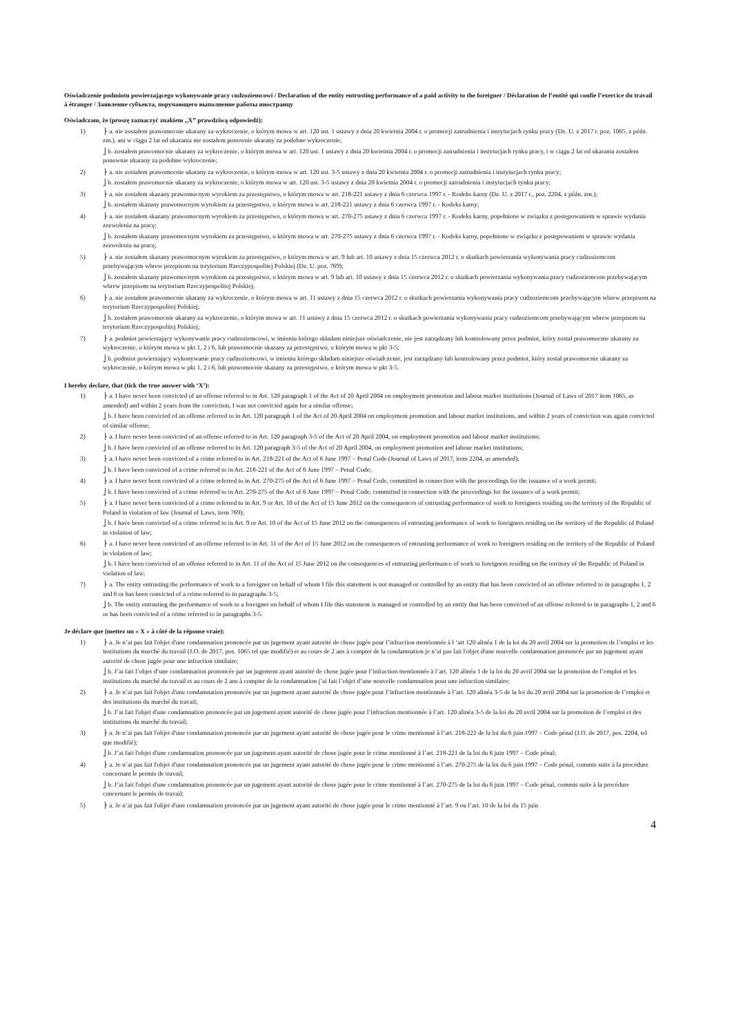Oświadczenie podmiotu powierzającego wykonywanie pracy cudzoziemcowi / Declaration of the entity entrusting performance of a paid activity to the foreigner / Déclaration de l’entité qui confie l’exercice du travail à étranger / Заявление субъекта, поручающего выполнение работы иностранцу
Oświadczam, że (proszę zaznaczyć znakiem „X” prawdziwą odpowiedź):
1) ⎬ a. nie zostałem prawomocnie ukarany za wykroczenie, o którym mowa w art. 120 ust. 1 ustawy z dnia 20 kwietnia 2004 r. o promocji zatrudnienia i instytucjach rynku pracy (Dz. U. z 2017 r. poz. 1065, z późn. zm.), ani w ciągu 2 lat od ukarania nie zostałem ponownie ukarany za podobne wykroczenie;
⎦ b. zostałem prawomocnie ukarany za wykroczenie, o którym mowa w art. 120 ust. 1 ustawy z dnia 20 kwietnia 2004 r. o promocji zatrudnienia i instytucjach rynku pracy, i w ciągu 2 lat od ukarania zostałem ponownie ukarany za podobne wykroczenie;
2) ⎬ a. nie zostałem prawomocnie ukarany za wykroczenie, o którym mowa w art. 120 ust. 3-5 ustawy z dnia 20 kwietnia 2004 r. o promocji zatrudnienia i instytucjach rynku pracy;
⎦ b. zostałem prawomocnie ukarany za wykroczenie, o którym mowa w art. 120 ust. 3-5 ustawy z dnia 20 kwietnia 2004 r. o promocji zatrudnienia i instytucjach rynku pracy;
3) ⎬ a. nie zostałem skazany prawomocnym wyrokiem za przestępstwo, o którym mowa w art. 218-221 ustawy z dnia 6 czerwca 1997 r. - Kodeks karny (Dz. U. z 2017 r., poz. 2204, z późn. zm.);
⎦ b. zostałem skazany prawomocnym wyrokiem za przestępstwo, o którym mowa w art. 218-221 ustawy z dnia 6 czerwca 1997 r. - Kodeks karny;
4) ⎬ a. nie zostałem skazany prawomocnym wyrokiem za przestępstwo, o którym mowa w art. 270-275 ustawy z dnia 6 czerwca 1997 r. - Kodeks karny, popełnione w związku z postępowaniem w sprawie wydania zezwolenia na pracę;
⎦ b. zostałem skazany prawomocnym wyrokiem za przestępstwo, o którym mowa w art. 270-275 ustawy z dnia 6 czerwca 1997 r. - Kodeks karny, popełnione w związku z postępowaniem w sprawie wydania zezwolenia na pracę;
5) ⎬ a. nie zostałem skazany prawomocnym wyrokiem za przestępstwo, o którym mowa w art. 9 lub art. 10 ustawy z dnia 15 czerwca 2012 r. o skutkach powierzania wykonywania pracy cudzoziemcom przebywającym wbrew przepisom na terytorium Rzeczypospolitej Polskiej (Dz. U. poz. 769);
⎦ b. zostałem skazany prawomocnym wyrokiem za przestępstwo, o którym mowa w art. 9 lub art. 10 ustawy z dnia 15 czerwca 2012 r. o skutkach powierzania wykonywania pracy cudzoziemcom przebywającym wbrew przepisom na terytorium Rzeczypospolitej Polskiej;
6) ⎬ a. nie zostałem prawomocnie ukarany za wykroczenie, o którym mowa w art. 11 ustawy z dnia 15 czerwca 2012 r. o skutkach powierzania wykonywania pracy cudzoziemcom przebywającym wbrew przepisom na terytorium Rzeczypospolitej Polskiej;
⎦ b. zostałem prawomocnie ukarany za wykroczenie, o którym mowa w art. 11 ustawy z dnia 15 czerwca 2012 r. o skutkach powierzania wykonywania pracy cudzoziemcom przebywającym wbrew przepisom na terytorium Rzeczypospolitej Polskiej;
7) ⎬ a. podmiot powierzający wykonywanie pracy cudzoziemcowi, w imieniu którego składam niniejsze oświadczenie, nie jest zarządzany lub kontrolowany przez podmiot, który został prawomocnie ukarany za wykroczenie, o którym mowa w pkt 1, 2 i 6, lub prawomocnie skazany za przestępstwo, o którym mowa w pkt 3-5;
⎦ b. podmiot powierzający wykonywanie pracy cudzoziemcowi, w imieniu którego składam niniejsze oświadczenie, jest zarządzany lub kontrolowany przez podmiot, który został prawomocnie ukarany za wykroczenie, o którym mowa w pkt 1, 2 i 6, lub prawomocnie skazany za przestępstwo, o którym mowa w pkt 3-5.
I hereby declare, that (tick the true answer with ‘X’):
1) ⎬ a. I have never been convicted of an offense referred to in Art. 120 paragraph 1 of the Act of 20 April 2004 on employment promotion and labour market institutions (Journal of Laws of 2017 item 1065, as amended) and within 2 years from the conviction, I was not convicted again for a similar offense;
⎦ b. I have been convicted of an offense referred to in Art. 120 paragraph 1 of the Act of 20 April 2004 on employment promotion and labour market institutions, and within 2 years of conviction was again convicted of similar offense;
2) ⎬ a. I have never been convicted of an offense referred to in Art. 120 paragraph 3-5 of the Act of 20 April 2004, on employment promotion and labour market institutions;
⎦ b. I have been convicted of an offense referred to in Art. 120 paragraph 3-5 of the Act of 20 April 2004, on employment promotion and labour market institutions;
3) ⎬ a. I have never been convicted of a crime referred to in Art. 218-221 of the Act of 6 June 1997 – Penal Code (Journal of Laws of 2017, item 2204, as amended);
⎦ b. I have been convicted of a crime referred to in Art. 218-221 of the Act of 6 June 1997 – Penal Code;
4) ⎬ a. I have never been convicted of a crime referred to in Art. 270-275 of the Act of 6 June 1997 – Penal Code, committed in connection with the proceedings for the issuance of a work permit;
⎦ b. I have been convicted of a crime referred to in Art. 270-275 of the Act of 6 June 1997 – Penal Code, committed in connection with the proceedings for the issuance of a work permit;
5) ⎬ a. I have never been convicted of a crime referred to in Art. 9 or Art. 10 of the Act of 15 June 2012 on the consequences of entrusting performance of work to foreigners residing on the territory of the Republic of Poland in violation of law (Journal of Laws, item 769);
⎦ b. I have been convicted of a crime referred to in Art. 9 or Art. 10 of the Act of 15 June 2012 on the consequences of entrusting performance of work to foreigners residing on the territory of the Republic of Poland in violation of law;
6) ⎬ a. I have never been convicted of an offense referred to in Art. 11 of the Act of 15 June 2012 on the consequences of entrusting performance of work to foreigners residing on the territory of the Republic of Poland in violation of law;
⎦ b. I have been convicted of an offense referred to in Art. 11 of the Act of 15 June 2012 on the consequences of entrusting performance of work to foreigners residing on the territory of the Republic of Poland in violation of law;
7) ⎬ a. The entity entrusting the performance of work to a foreigner on behalf of whom I file this statement is not managed or controlled by an entity that has been convicted of an offense referred to in paragraphs 1, 2 and 6 or has been convicted of a crime referred to in paragraphs 3-5;
⎦ b. The entity entrusting the performance of work to a foreigner on behalf of whom I file this statement is managed or controlled by an entity that has been convicted of an offense referred to in paragraphs 1, 2 and 6 or has been convicted of a crime referred to in paragraphs 3-5.
Je déclare que (mettez un « X » à côté de la réponse vraie):
1) ⎬ a. Je n’ai pas fait l'objet d'une condamnation prononcée par un jugement ayant autorité de chose jugée pour l’infraction mentionnée à l ‘art 120 alinéa 1 de la loi du 20 avril 2004 sur la promotion de l’emploi et les institutions du marché du travail (J.O. de 2017, pos. 1065 tel que modifié) et au cours de 2 ans à compter de la condamnation je n’ai pas fait l'objet d'une nouvelle condamnation prononcée par un jugement ayant autorité de chose jugée pour une infraction similaire;
⎦ b. J’ai fait l’objet d’une condamnation prononcée par un jugement ayant autorité de chose jugée pour l’infraction mentionnée à l’art. 120 alinéa 1 de la loi du 20 avril 2004 sur la promotion de l’emploi et les institutions du marché du travail et au cours de 2 ans à compter de la condamnation j’ai fait l’objet d’une nouvelle condamnation pour une infraction similaire;
2) ⎬ a. Je n’ai pas fait l'objet d'une condamnation prononcée par un jugement ayant autorité de chose jugée pour l’infraction mentionnée à l’art. 120 alinéa 3-5 de la loi du 20 avril 2004 sur la promotion de l’emploi et des institutions du marché du travail;
⎦ b. J’ai fait l'objet d'une condamnation prononcée par un jugement ayant autorité de chose jugée pour l’infraction mentionnée à l’art. 120 alinéa 3-5 de la loi du 20 avril 2004 sur la promotion de l’emploi et des institutions du marché du travail;
3) ⎬ a. Je n’ai pas fait l'objet d'une condamnation prononcée par un jugement ayant autorité de chose jugée pour le crime mentionné à l’art. 218-221 de la loi du 6 juin 1997 – Code pénal (J.O. de 2017, pos. 2204, tel que modifié);
⎦ b. J’ai fait l'objet d'une condamnation prononcée par un jugement ayant autorité de chose jugée pour le crime mentionné à l’art. 218-221 de la loi du 6 juin 1997 – Code pénal;
4) ⎬ a. Je n’ai pas fait l'objet d'une condamnation prononcée par un jugement ayant autorité de chose jugée pour le crime mentionné à l’art. 270-275 de la loi du 6 juin 1997 – Code pénal, commis suite à la procédure concernant le permis de travail;
⎦ b. J’ai fait l'objet d'une condamnation prononcée par un jugement ayant autorité de chose jugée pour le crime mentionné à l’art. 270-275 de la loi du 6 juin 1997 – Code pénal, commis suite à la procédure concernant le permis de travail;
5) ⎬ a. Je n’ai pas fait l'objet d'une condamnation prononcée par un jugement ayant autorité de chose jugée pour le crime mentionné à l’art. 9 ou l’art. 10 de la loi du 15 juin
4